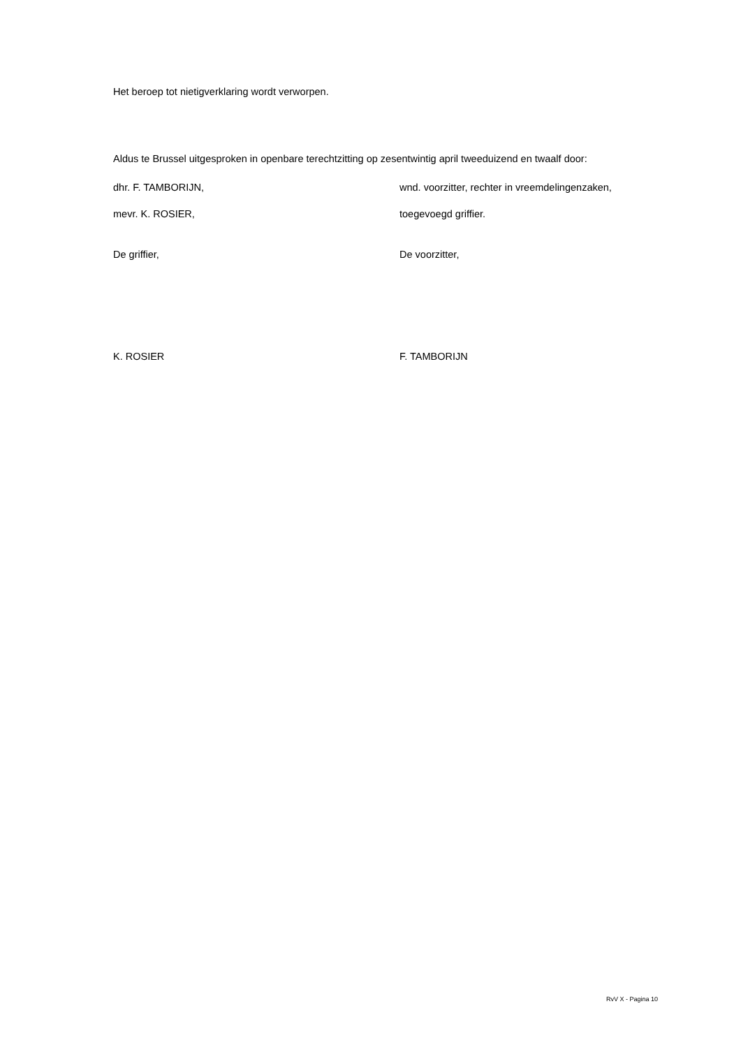Het beroep tot nietigverklaring wordt verworpen.
Aldus te Brussel uitgesproken in openbare terechtzitting op zesentwintig april tweeduizend en twaalf door:
dhr. F. TAMBORIJN, wnd. voorzitter, rechter in vreemdelingenzaken,
mevr. K. ROSIER, toegevoegd griffier.
De griffier, De voorzitter,
K. ROSIER F. TAMBORIJN
RvV X - Pagina 10